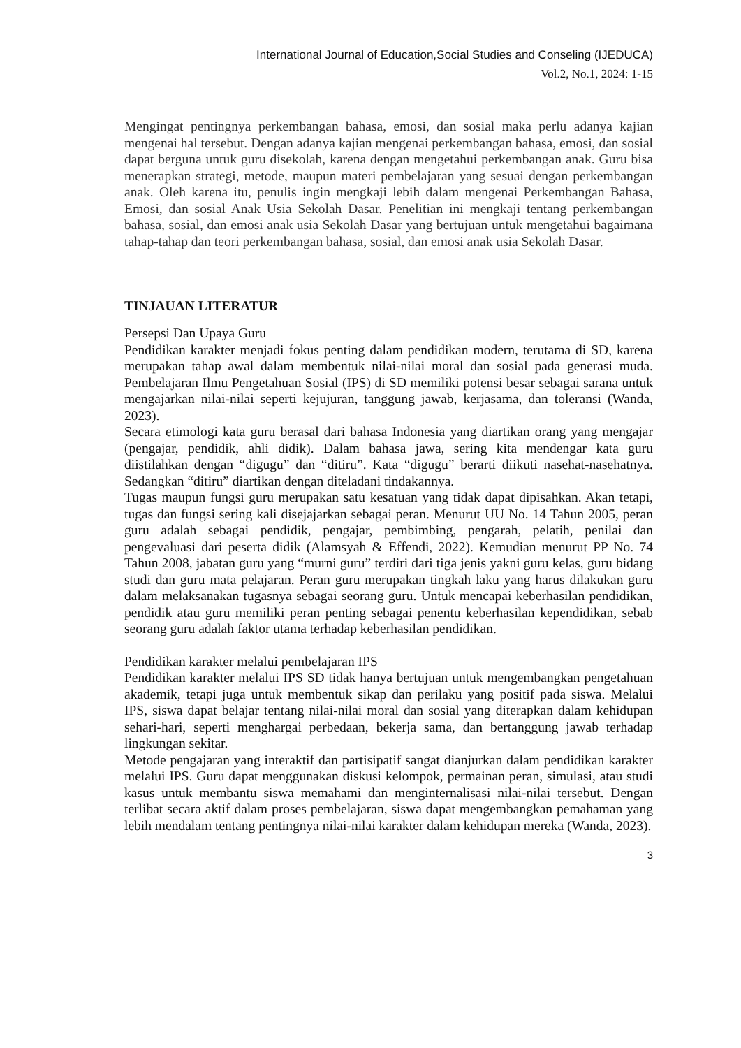International Journal of Education,Social Studies and Conseling (IJEDUCA)
Vol.2, No.1, 2024: 1-15
Mengingat pentingnya perkembangan bahasa, emosi, dan sosial maka perlu adanya kajian mengenai hal tersebut. Dengan adanya kajian mengenai perkembangan bahasa, emosi, dan sosial dapat berguna untuk guru disekolah, karena dengan mengetahui perkembangan anak. Guru bisa menerapkan strategi, metode, maupun materi pembelajaran yang sesuai dengan perkembangan anak. Oleh karena itu, penulis ingin mengkaji lebih dalam mengenai Perkembangan Bahasa, Emosi, dan sosial Anak Usia Sekolah Dasar. Penelitian ini mengkaji tentang perkembangan bahasa, sosial, dan emosi anak usia Sekolah Dasar yang bertujuan untuk mengetahui bagaimana tahap-tahap dan teori perkembangan bahasa, sosial, dan emosi anak usia Sekolah Dasar.
TINJAUAN LITERATUR
Persepsi Dan Upaya Guru
Pendidikan karakter menjadi fokus penting dalam pendidikan modern, terutama di SD, karena merupakan tahap awal dalam membentuk nilai-nilai moral dan sosial pada generasi muda. Pembelajaran Ilmu Pengetahuan Sosial (IPS) di SD memiliki potensi besar sebagai sarana untuk mengajarkan nilai-nilai seperti kejujuran, tanggung jawab, kerjasama, dan toleransi (Wanda, 2023).
Secara etimologi kata guru berasal dari bahasa Indonesia yang diartikan orang yang mengajar (pengajar, pendidik, ahli didik). Dalam bahasa jawa, sering kita mendengar kata guru diistilahkan dengan “digugu” dan “ditiru”. Kata “digugu” berarti diikuti nasehat-nasehatnya. Sedangkan “ditiru” diartikan dengan diteladani tindakannya.
Tugas maupun fungsi guru merupakan satu kesatuan yang tidak dapat dipisahkan. Akan tetapi, tugas dan fungsi sering kali disejajarkan sebagai peran. Menurut UU No. 14 Tahun 2005, peran guru adalah sebagai pendidik, pengajar, pembimbing, pengarah, pelatih, penilai dan pengevaluasi dari peserta didik (Alamsyah & Effendi, 2022). Kemudian menurut PP No. 74 Tahun 2008, jabatan guru yang “murni guru” terdiri dari tiga jenis yakni guru kelas, guru bidang studi dan guru mata pelajaran. Peran guru merupakan tingkah laku yang harus dilakukan guru dalam melaksanakan tugasnya sebagai seorang guru. Untuk mencapai keberhasilan pendidikan, pendidik atau guru memiliki peran penting sebagai penentu keberhasilan kependidikan, sebab seorang guru adalah faktor utama terhadap keberhasilan pendidikan.
Pendidikan karakter melalui pembelajaran IPS
Pendidikan karakter melalui IPS SD tidak hanya bertujuan untuk mengembangkan pengetahuan akademik, tetapi juga untuk membentuk sikap dan perilaku yang positif pada siswa. Melalui IPS, siswa dapat belajar tentang nilai-nilai moral dan sosial yang diterapkan dalam kehidupan sehari-hari, seperti menghargai perbedaan, bekerja sama, dan bertanggung jawab terhadap lingkungan sekitar.
Metode pengajaran yang interaktif dan partisipatif sangat dianjurkan dalam pendidikan karakter melalui IPS. Guru dapat menggunakan diskusi kelompok, permainan peran, simulasi, atau studi kasus untuk membantu siswa memahami dan menginternalisasi nilai-nilai tersebut. Dengan terlibat secara aktif dalam proses pembelajaran, siswa dapat mengembangkan pemahaman yang lebih mendalam tentang pentingnya nilai-nilai karakter dalam kehidupan mereka (Wanda, 2023).
3